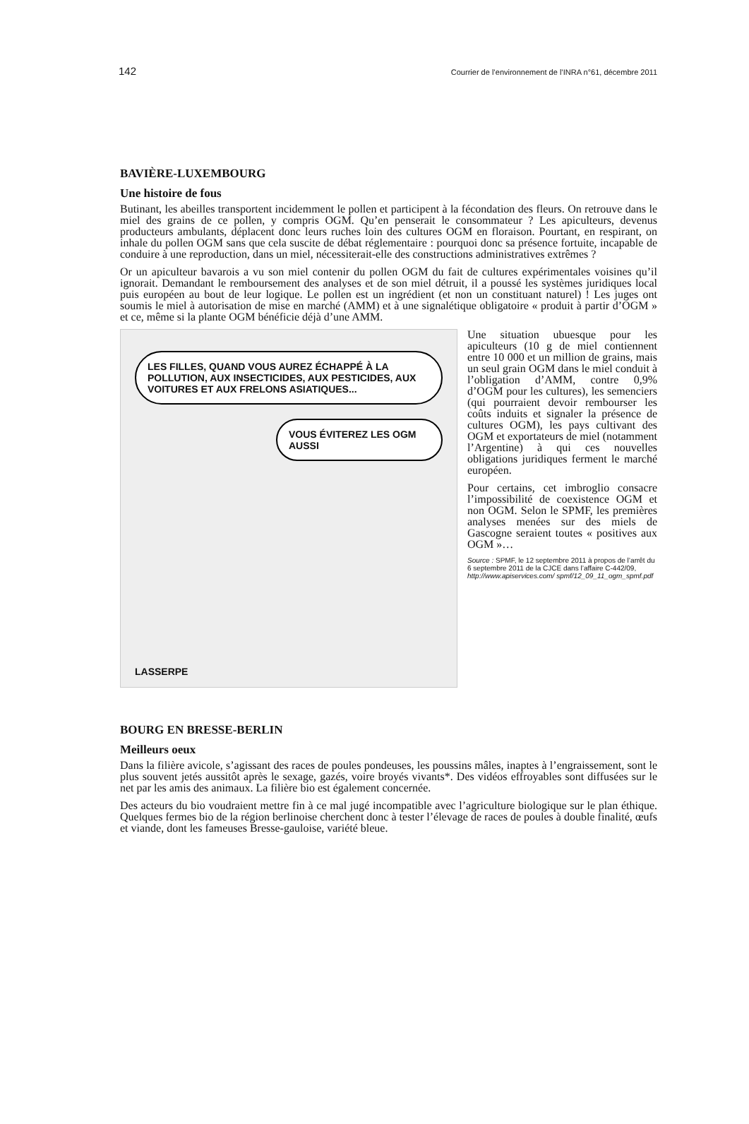142 Courrier de l’environnement de l’INRA n°61, décembre 2011
BAVIÈRE-LUXEMBOURG
Une histoire de fous
Butinant, les abeilles transportent incidemment le pollen et participent à la fécondation des fleurs. On retrouve dans le miel des grains de ce pollen, y compris OGM. Qu’en penserait le consommateur ? Les apiculteurs, devenus producteurs ambulants, déplacent donc leurs ruches loin des cultures OGM en floraison. Pourtant, en respirant, on inhale du pollen OGM sans que cela suscite de débat réglementaire : pourquoi donc sa présence fortuite, incapable de conduire à une reproduction, dans un miel, nécessiterait-elle des constructions administratives extrêmes ?
Or un apiculteur bavarois a vu son miel contenir du pollen OGM du fait de cultures expérimentales voisines qu’il ignorait. Demandant le remboursement des analyses et de son miel détruit, il a poussé les systèmes juridiques local puis européen au bout de leur logique. Le pollen est un ingrédient (et non un constituant naturel) ! Les juges ont soumis le miel à autorisation de mise en marché (AMM) et à une signalétique obligatoire « produit à partir d’OGM » et ce, même si la plante OGM bénéficie déjà d’une AMM.
LES FILLES, QUAND VOUS AUREZ ÉCHAPPÉ À LA POLLUTION, AUX INSECTICIDES, AUX PESTICIDES, AUX VOITURES ET AUX FRELONS ASIATIQUES...
VOUS ÉVITEREZ LES OGM AUSSI
LASSERPE
Une situation ubuesque pour les apiculteurs (10 g de miel contiennent entre 10 000 et un million de grains, mais un seul grain OGM dans le miel conduit à l’obligation d’AMM, contre 0,9% d’OGM pour les cultures), les semenciers (qui pourraient devoir rembourser les coûts induits et signaler la présence de cultures OGM), les pays cultivant des OGM et exportateurs de miel (notamment l’Argentine) à qui ces nouvelles obligations juridiques ferment le marché européen.
Pour certains, cet imbroglio consacre l’impossibilité de coexistence OGM et non OGM. Selon le SPMF, les premières analyses menées sur des miels de Gascogne seraient toutes « positives aux OGM »…
Source : SPMF, le 12 septembre 2011 à propos de l’arrêt du 6 septembre 2011 de la CJCE dans l’affaire C-442/09, http://www.apiservices.com/ spmf/12_09_11_ogm_spmf.pdf
BOURG EN BRESSE-BERLIN
Meilleurs oeux
Dans la filière avicole, s’agissant des races de poules pondeuses, les poussins mâles, inaptes à l’engraissement, sont le plus souvent jetés aussitôt après le sexage, gazés, voire broyés vivants*. Des vidéos effroyables sont diffusées sur le net par les amis des animaux. La filière bio est également concernée.
Des acteurs du bio voudraient mettre fin à ce mal jugé incompatible avec l’agriculture biologique sur le plan éthique. Quelques fermes bio de la région berlinoise cherchent donc à tester l’élevage de races de poules à double finalité, œufs et viande, dont les fameuses Bresse-gauloise, variété bleue.